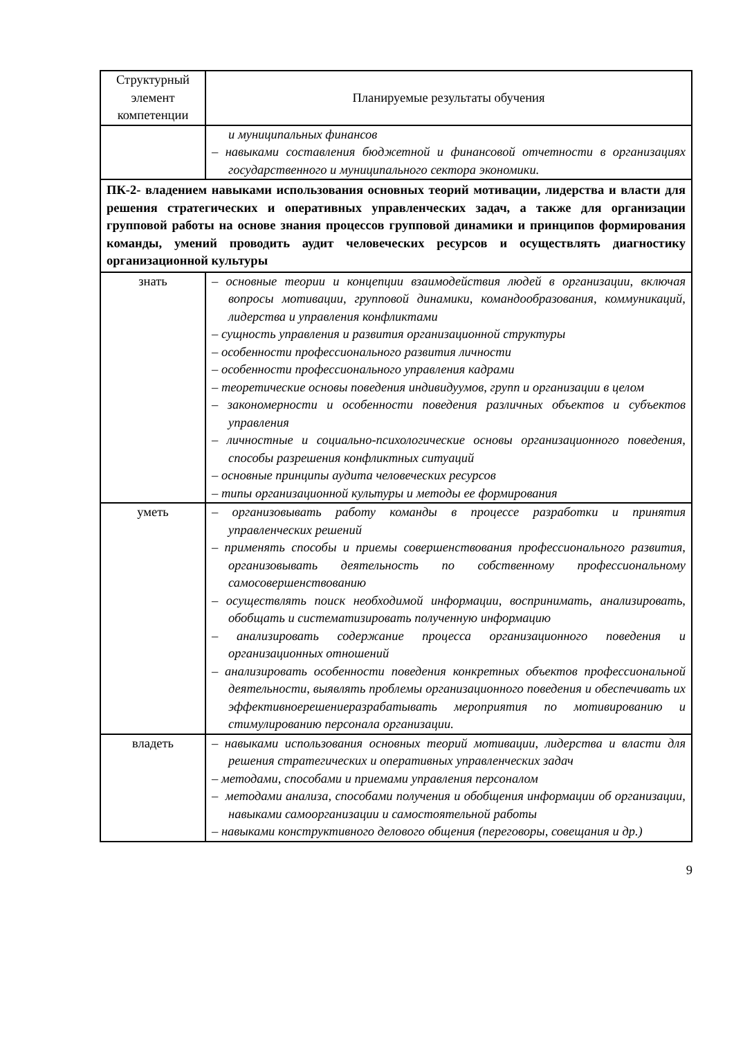| Структурный элемент компетенции | Планируемые результаты обучения |
| --- | --- |
| | и муниципальных финансов – навыками составления бюджетной и финансовой отчетности в организациях государственного и муниципального сектора экономики. |
| ПК-2- владением навыками использования основных теорий мотивации, лидерства и власти для решения стратегических и оперативных управленческих задач, а также для организации групповой работы на основе знания процессов групповой динамики и принципов формирования команды, умений проводить аудит человеческих ресурсов и осуществлять диагностику организационной культуры | |
| знать | – основные теории и концепции взаимодействия людей в организации, включая вопросы мотивации, групповой динамики, командообразования, коммуникаций, лидерства и управления конфликтами – сущность управления и развития организационной структуры – особенности профессионального развития личности – особенности профессионального управления кадрами – теоретические основы поведения индивидуумов, групп и организации в целом – закономерности и особенности поведения различных объектов и субъектов управления – личностные и социально-психологические основы организационного поведения, способы разрешения конфликтных ситуаций – основные принципы аудита человеческих ресурсов – типы организационной культуры и методы ее формирования |
| уметь | – организовывать работу команды в процессе разработки и принятия управленческих решений – применять способы и приемы совершенствования профессионального развития, организовывать деятельность по собственному профессиональному самосовершенствованию – осуществлять поиск необходимой информации, воспринимать, анализировать, обобщать и систематизировать полученную информацию – анализировать содержание процесса организационного поведения и организационных отношений – анализировать особенности поведения конкретных объектов профессиональной деятельности, выявлять проблемы организационного поведения и обеспечивать их эффективноерешениеразрабатывать мероприятия по мотивированию и стимулированию персонала организации. |
| владеть | – навыками использования основных теорий мотивации, лидерства и власти для решения стратегических и оперативных управленческих задач – методами, способами и приемами управления персоналом – методами анализа, способами получения и обобщения информации об организации, навыками самоорганизации и самостоятельной работы – навыками конструктивного делового общения (переговоры, совещания и др.) |
9